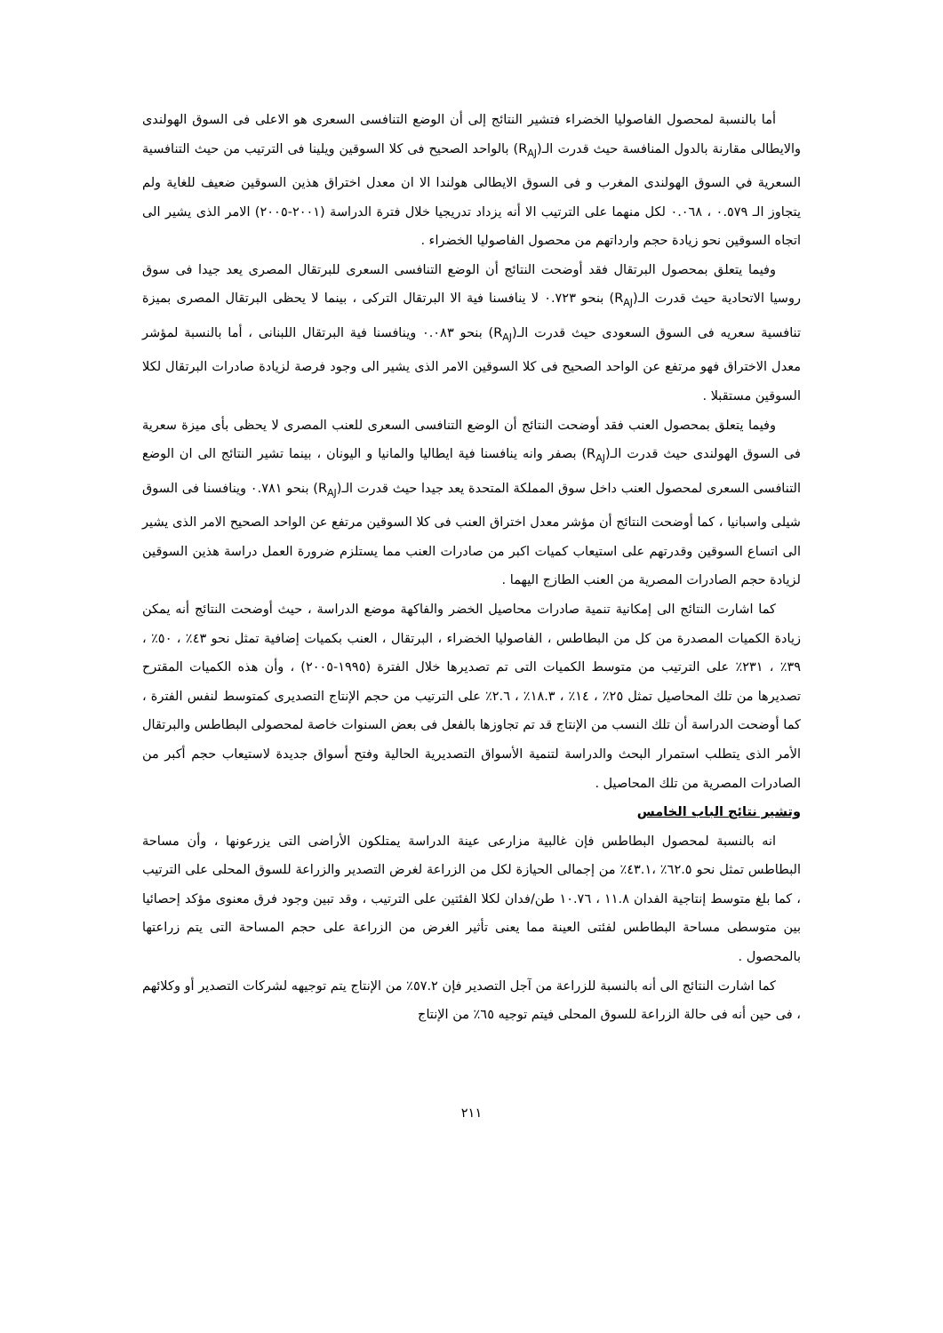أما بالنسبة لمحصول الفاصوليا الخضراء فتشير النتائج إلى أن الوضع التنافسى السعرى هو الاعلى فى السوق الهولندى والايطالى مقارنة بالدول المنافسة حيث قدرت الـ(R<sub>AJ</sub>) بالواحد الصحيح فى كلا السوقين ويلينا فى الترتيب من حيث التنافسية السعرية في السوق الهولندى المغرب و فى السوق الايطالى هولندا الا ان معدل اختراق هذين السوقين ضعيف للغاية ولم يتجاوز الـ ٠.٥٧٩ ، ٠.٠٦٨ لكل منهما على الترتيب الا أنه يزداد تدريجيا خلال فترة الدراسة (٢٠٠١-٢٠٠٥) الامر الذى يشير الى اتجاه السوقين نحو زيادة حجم وارداتهم من محصول الفاصوليا الخضراء .
وفيما يتعلق بمحصول البرتقال فقد أوضحت النتائج أن الوضع التنافسى السعرى للبرتقال المصرى يعد جيدا فى سوق روسيا الاتحادية حيث قدرت الـ(R<sub>AJ</sub>) بنحو ٠.٧٢٣ لا ينافسنا فية الا البرتقال التركى ، بينما لا يحظى البرتقال المصرى بميزة تنافسية سعريه فى السوق السعودى حيث قدرت الـ(R<sub>AJ</sub>) بنحو ٠.٠٨٣ وينافسنا فية البرتقال اللبنانى ، أما بالنسبة لمؤشر معدل الاختراق فهو مرتفع عن الواحد الصحيح فى كلا السوقين الامر الذى يشير الى وجود فرصة لزيادة صادرات البرتقال لكلا السوقين مستقبلا .
وفيما يتعلق بمحصول العنب فقد أوضحت النتائج أن الوضع التنافسى السعرى للعنب المصرى لا يحظى بأى ميزة سعرية فى السوق الهولندى حيث قدرت الـ(R<sub>AJ</sub>) بصفر وانه ينافسنا فية ايطاليا والمانيا و اليونان ، بينما تشير النتائج الى ان الوضع التنافسى السعرى لمحصول العنب داخل سوق المملكة المتحدة يعد جيدا حيث قدرت الـ(R<sub>AJ</sub>) بنحو ٠.٧٨١ وينافسنا فى السوق شيلى واسبانيا ، كما أوضحت النتائج أن مؤشر معدل اختراق العنب فى كلا السوقين مرتفع عن الواحد الصحيح الامر الذى يشير الى اتساع السوقين وقدرتهم على استيعاب كميات اكبر من صادرات العنب مما يستلزم ضرورة العمل دراسة هذين السوقين لزيادة حجم الصادرات المصرية من العنب الطازج اليهما .
كما اشارت النتائج الى إمكانية تنمية صادرات محاصيل الخضر والفاكهة موضع الدراسة ، حيث أوضحت النتائج أنه يمكن زيادة الكميات المصدرة من كل من البطاطس ، الفاصوليا الخضراء ، البرتقال ، العنب بكميات إضافية تمثل نحو ٤٣٪ ، ٥٠٪ ، ٣٩٪ ، ٢٣١٪ على الترتيب من متوسط الكميات التى تم تصديرها خلال الفترة (١٩٩٥-٢٠٠٥) ، وأن هذه الكميات المقترح تصديرها من تلك المحاصيل تمثل ٢٥٪ ، ١٤٪ ، ١٨.٣٪ ، ٢.٦٪ على الترتيب من حجم الإنتاج التصديرى كمتوسط لنفس الفترة ، كما أوضحت الدراسة أن تلك النسب من الإنتاج قد تم تجاوزها بالفعل فى بعض السنوات خاصة لمحصولى البطاطس والبرتقال الأمر الذى يتطلب استمرار البحث والدراسة لتنمية الأسواق التصديرية الحالية وفتح أسواق جديدة لاستيعاب حجم أكبر من الصادرات المصرية من تلك المحاصيل .
وتشير نتائج الباب الخامس
انه بالنسبة لمحصول البطاطس فإن غالبية مزارعى عينة الدراسة يمتلكون الأراضى التى يزرعونها ، وأن مساحة البطاطس تمثل نحو ٦٢.٥٪ ،٤٣.١٪ من إجمالى الحيازة لكل من الزراعة لغرض التصدير والزراعة للسوق المحلى على الترتيب ، كما بلغ متوسط إنتاجية الفدان ١١.٨ ، ١٠.٧٦ طن/فدان لكلا الفئتين على الترتيب ، وقد تبين وجود فرق معنوى مؤكد إحصائيا بين متوسطى مساحة البطاطس لفئتى العينة مما يعنى تأثير الغرض من الزراعة على حجم المساحة التى يتم زراعتها بالمحصول .
كما اشارت النتائج الى أنه بالنسبة للزراعة من آجل التصدير فإن ٥٧.٢٪ من الإنتاج يتم توجيهه لشركات التصدير أو وكلائهم ، فى حين أنه فى حالة الزراعة للسوق المحلى فيتم توجيه ٦٥٪ من الإنتاج
٢١١